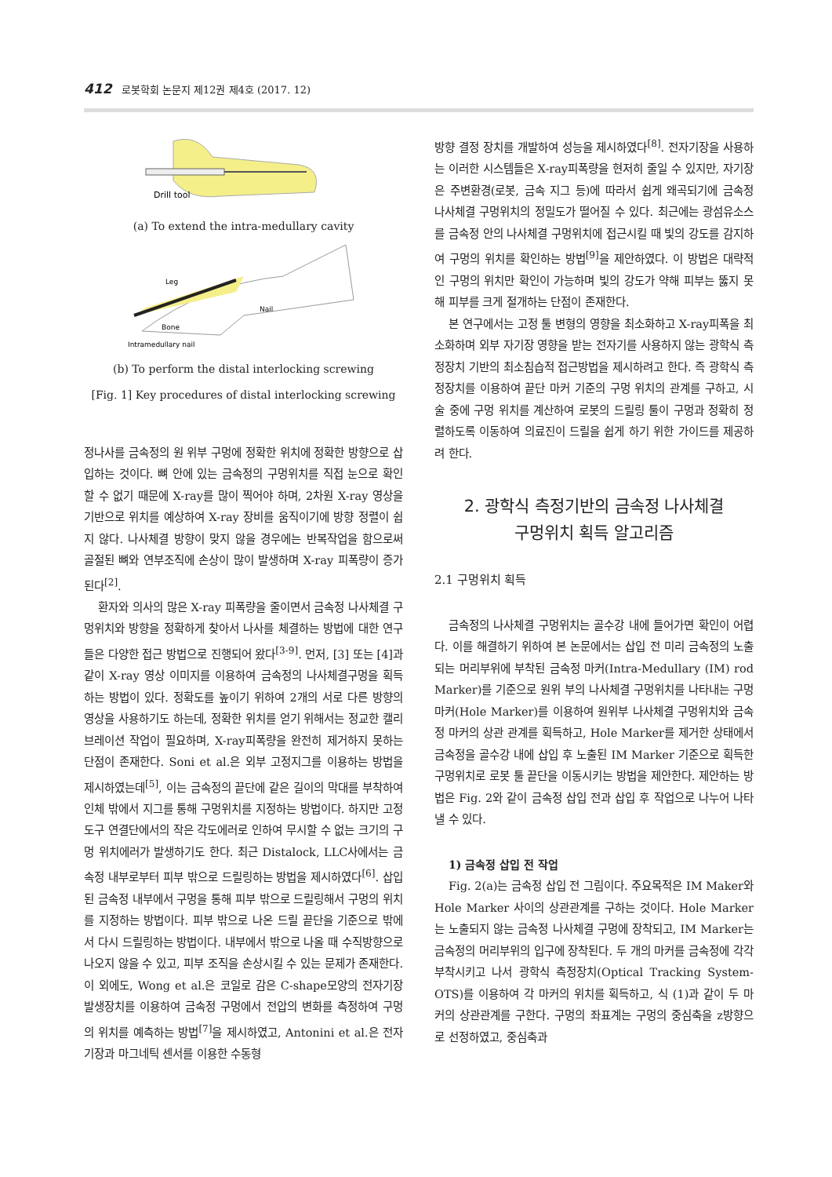412 로봇학회 논문지 제12권 제4호 (2017. 12)
Drill tool
(a) To extend the intra-medullary cavity
Leg
Nail
Bone
Intramedullary nail
(b) To perform the distal interlocking screwing
[Fig. 1] Key procedures of distal interlocking screwing
정나사를 금속정의 원 위부 구멍에 정확한 위치에 정확한 방향으로 삽입하는 것이다. 뼈 안에 있는 금속정의 구멍위치를 직접 눈으로 확인할 수 없기 때문에 X-ray를 많이 찍어야 하며, 2차원 X-ray 영상을 기반으로 위치를 예상하여 X-ray 장비를 움직이기에 방향 정렬이 쉽지 않다. 나사체결 방향이 맞지 않을 경우에는 반복작업을 함으로써 골절된 뼈와 연부조직에 손상이 많이 발생하며 X-ray 피폭량이 증가된다<sup>[2]</sup>.
환자와 의사의 많은 X-ray 피폭량을 줄이면서 금속정 나사체결 구멍위치와 방향을 정확하게 찾아서 나사를 체결하는 방법에 대한 연구들은 다양한 접근 방법으로 진행되어 왔다<sup>[3-9]</sup>. 먼저, [3] 또는 [4]과 같이 X-ray 영상 이미지를 이용하여 금속정의 나사체결구멍을 획득하는 방법이 있다. 정확도를 높이기 위하여 2개의 서로 다른 방향의 영상을 사용하기도 하는데, 정확한 위치를 얻기 위해서는 정교한 캘리브레이션 작업이 필요하며, X-ray피폭량을 완전히 제거하지 못하는 단점이 존재한다. Soni et al.은 외부 고정지그를 이용하는 방법을 제시하였는데<sup>[5]</sup>, 이는 금속정의 끝단에 같은 길이의 막대를 부착하여 인체 밖에서 지그를 통해 구멍위치를 지정하는 방법이다. 하지만 고정도구 연결단에서의 작은 각도에러로 인하여 무시할 수 없는 크기의 구멍 위치에러가 발생하기도 한다. 최근 Distalock, LLC사에서는 금속정 내부로부터 피부 밖으로 드릴링하는 방법을 제시하였다<sup>[6]</sup>. 삽입된 금속정 내부에서 구멍을 통해 피부 밖으로 드릴링해서 구멍의 위치를 지정하는 방법이다. 피부 밖으로 나온 드릴 끝단을 기준으로 밖에서 다시 드릴링하는 방법이다. 내부에서 밖으로 나올 때 수직방향으로 나오지 않을 수 있고, 피부 조직을 손상시킬 수 있는 문제가 존재한다. 이 외에도, Wong et al.은 코일로 감은 C-shape모양의 전자기장 발생장치를 이용하여 금속정 구멍에서 전압의 변화를 측정하여 구멍의 위치를 예측하는 방법<sup>[7]</sup>을 제시하였고, Antonini et al.은 전자기장과 마그네틱 센서를 이용한 수동형
방향 결정 장치를 개발하여 성능을 제시하였다<sup>[8]</sup>. 전자기장을 사용하는 이러한 시스템들은 X-ray피폭량을 현저히 줄일 수 있지만, 자기장은 주변환경(로봇, 금속 지그 등)에 따라서 쉽게 왜곡되기에 금속정 나사체결 구멍위치의 정밀도가 떨어질 수 있다. 최근에는 광섬유소스를 금속정 안의 나사체결 구멍위치에 접근시킬 때 빛의 강도를 감지하여 구멍의 위치를 확인하는 방법<sup>[9]</sup>을 제안하였다. 이 방법은 대략적인 구멍의 위치만 확인이 가능하며 빛의 강도가 약해 피부는 뚫지 못해 피부를 크게 절개하는 단점이 존재한다.
본 연구에서는 고정 툴 변형의 영향을 최소화하고 X-ray피폭을 최소화하며 외부 자기장 영향을 받는 전자기를 사용하지 않는 광학식 측정장치 기반의 최소침습적 접근방법을 제시하려고 한다. 즉 광학식 측정장치를 이용하여 끝단 마커 기준의 구멍 위치의 관계를 구하고, 시술 중에 구멍 위치를 계산하여 로봇의 드릴링 툴이 구멍과 정확히 정렬하도록 이동하여 의료진이 드릴을 쉽게 하기 위한 가이드를 제공하려 한다.
2. 광학식 측정기반의 금속정 나사체결
구멍위치 획득 알고리즘
2.1 구멍위치 획득
금속정의 나사체결 구멍위치는 골수강 내에 들어가면 확인이 어렵다. 이를 해결하기 위하여 본 논문에서는 삽입 전 미리 금속정의 노출되는 머리부위에 부착된 금속정 마커(Intra-Medullary (IM) rod Marker)를 기준으로 원위 부의 나사체결 구멍위치를 나타내는 구멍마커(Hole Marker)를 이용하여 원위부 나사체결 구멍위치와 금속정 마커의 상관 관계를 획득하고, Hole Marker를 제거한 상태에서 금속정을 골수강 내에 삽입 후 노출된 IM Marker 기준으로 획득한 구멍위치로 로봇 툴 끝단을 이동시키는 방법을 제안한다. 제안하는 방법은 Fig. 2와 같이 금속정 삽입 전과 삽입 후 작업으로 나누어 나타낼 수 있다.
1) 금속정 삽입 전 작업
Fig. 2(a)는 금속정 삽입 전 그림이다. 주요목적은 IM Maker와 Hole Marker 사이의 상관관계를 구하는 것이다. Hole Marker는 노출되지 않는 금속정 나사체결 구멍에 장착되고, IM Marker는 금속정의 머리부위의 입구에 장착된다. 두 개의 마커를 금속정에 각각 부착시키고 나서 광학식 측정장치(Optical Tracking System-OTS)를 이용하여 각 마커의 위치를 획득하고, 식 (1)과 같이 두 마커의 상관관계를 구한다. 구멍의 좌표계는 구멍의 중심축을 z방향으로 선정하였고, 중심축과